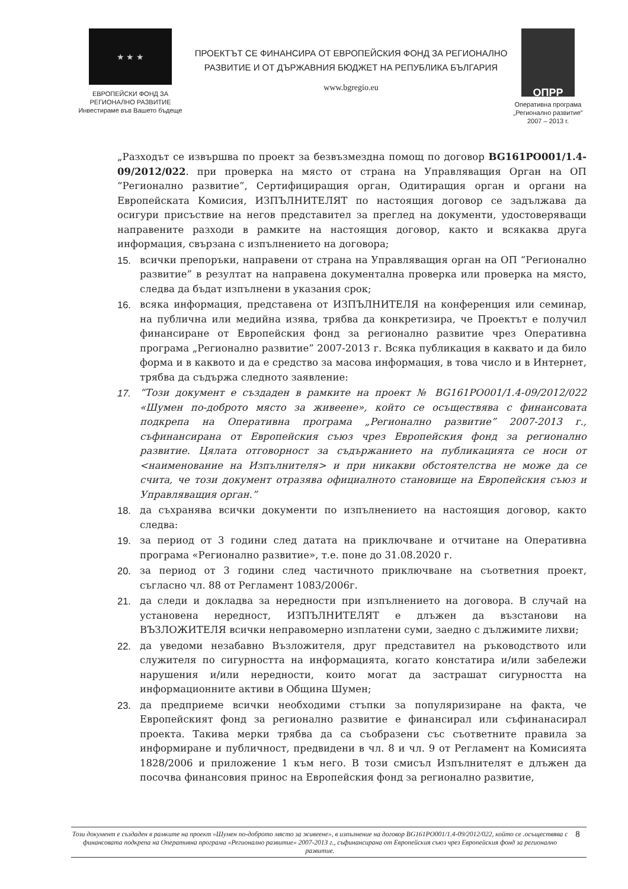★ ★ ★
ЕВРОПЕЙСКИ ФОНД ЗА
РЕГИОНАЛНО РАЗВИТИЕ
Инвестираме във Вашето бъдеще
ПРОЕКТЪТ СЕ ФИНАНСИРА ОТ ЕВРОПЕЙСКИЯ ФОНД ЗА РЕГИОНАЛНО
РАЗВИТИЕ И ОТ ДЪРЖАВНИЯ БЮДЖЕТ НА РЕПУБЛИКА БЪЛГАРИЯ
www.bgregio.eu
ОПРР
Оперативна програма
„Регионално развитие”
2007 – 2013 г.
„Разходът се извършва по проект за безвъзмездна помощ по договор BG161PO001/1.4-09/2012/022. при проверка на място от страна на Управляващия Орган на ОП “Регионално развитие”, Сертифициращия орган, Одитиращия орган и органи на Европейската Комисия, ИЗПЪЛНИТЕЛЯТ по настоящия договор се задължава да осигури присъствие на негов представител за преглед на документи, удостоверяващи направените разходи в рамките на настоящия договор, както и всякаква друга информация, свързана с изпълнението на договора;
15. всички препоръки, направени от страна на Управляващия орган на ОП “Регионално развитие” в резултат на направена документална проверка или проверка на място, следва да бъдат изпълнени в указания срок;
16. всяка информация, представена от ИЗПЪЛНИТЕЛЯ на конференция или семинар, на публична или медийна изява, трябва да конкретизира, че Проектът е получил финансиране от Европейския фонд за регионално развитие чрез Оперативна програма „Регионално развитие” 2007-2013 г. Всяка публикация в каквато и да било форма и в каквото и да е средство за масова информация, в това число и в Интернет, трябва да съдържа следното заявление:
17. “Този документ е създаден в рамките на проект № BG161PO001/1.4-09/2012/022 «Шумен по-доброто място за живеене», който се осъществява с финансовата подкрепа на Оперативна програма „Регионално развитие” 2007-2013 г., съфинансирана от Европейския съюз чрез Европейския фонд за регионално развитие. Цялата отговорност за съдържанието на публикацията се носи от <наименование на Изпълнителя> и при никакви обстоятелства не може да се счита, че този документ отразява официалното становище на Европейския съюз и Управляващия орган.”
18. да съхранява всички документи по изпълнението на настоящия договор, както следва:
19. за период от 3 години след датата на приключване и отчитане на Оперативна програма «Регионално развитие», т.е. поне до 31.08.2020 г.
20. за период от 3 години след частичното приключване на съответния проект, съгласно чл. 88 от Регламент 1083/2006г.
21. да следи и докладва за нередности при изпълнението на договора. В случай на установена нередност, ИЗПЪЛНИТЕЛЯТ е длъжен да възстанови на ВЪЗЛОЖИТЕЛЯ всички неправомерно изплатени суми, заедно с дължимите лихви;
22. да уведоми незабавно Възложителя, друг представител на ръководството или служителя по сигурността на информацията, когато констатира и/или забележи нарушения и/или нередности, които могат да застрашат сигурността на информационните активи в Община Шумен;
23. да предприеме всички необходими стъпки за популяризиране на факта, че Европейският фонд за регионално развитие е финансирал или съфинанасирал проекта. Такива мерки трябва да са съобразени със съответните правила за информиране и публичност, предвидени в чл. 8 и чл. 9 от Регламент на Комисията 1828/2006 и приложение 1 към него. В този смисъл Изпълнителят е длъжен да посочва финансовия принос на Европейския фонд за регионално развитие,
Този документ е създаден в рамките на проект «Шумен по-доброто място за живеене», в изпълнение на договор BG161PO001/1.4-09/2012/022, който се .осъществява с финансовата подкрепа на Оперативна програма «Регионално развитие» 2007-2013 г., съфинансирана от Европейския съюз чрез Европейския фонд за регионално развитие.
8